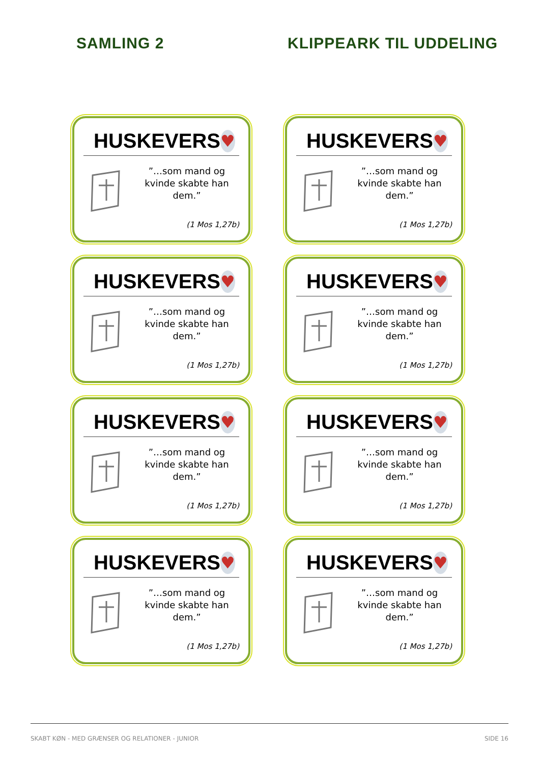SAMLING 2 KLIPPEARK TIL UDDELING
HUSKEVERS
♥
”…som mand og kvinde skabte han dem.”
(1 Mos 1,27b)
HUSKEVERS
♥
”…som mand og kvinde skabte han dem.”
(1 Mos 1,27b)
HUSKEVERS
♥
”…som mand og kvinde skabte han dem.”
(1 Mos 1,27b)
HUSKEVERS
♥
”…som mand og kvinde skabte han dem.”
(1 Mos 1,27b)
HUSKEVERS
♥
”…som mand og kvinde skabte han dem.”
(1 Mos 1,27b)
HUSKEVERS
♥
”…som mand og kvinde skabte han dem.”
(1 Mos 1,27b)
HUSKEVERS
♥
”…som mand og kvinde skabte han dem.”
(1 Mos 1,27b)
HUSKEVERS
♥
”…som mand og kvinde skabte han dem.”
(1 Mos 1,27b)
SKABT KØN - MED GRÆNSER OG RELATIONER - JUNIOR SIDE 16